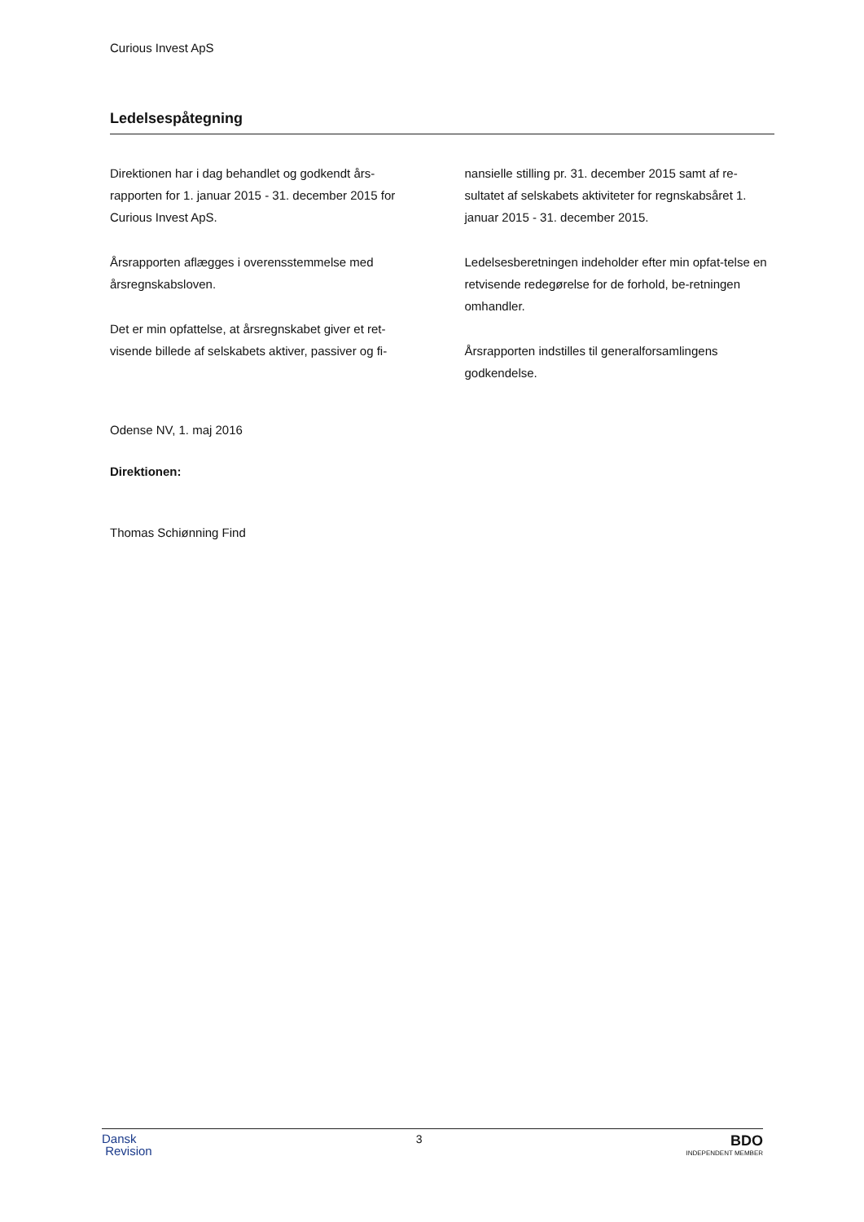Curious Invest ApS
Ledelsespåtegning
Direktionen har i dag behandlet og godkendt års-rapporten for 1. januar 2015 - 31. december 2015 for Curious Invest ApS.
Årsrapporten aflægges i overensstemmelse med årsregnskabsloven.
Det er min opfattelse, at årsregnskabet giver et ret-visende billede af selskabets aktiver, passiver og fi-
nansielle stilling pr. 31. december 2015 samt af re-sultatet af selskabets aktiviteter for regnskabsåret 1. januar 2015 - 31. december 2015.
Ledelsesberetningen indeholder efter min opfat-telse en retvisende redegørelse for de forhold, be-retningen omhandler.
Årsrapporten indstilles til generalforsamlingens godkendelse.
Odense NV, 1. maj 2016
Direktionen:
Thomas Schiønning Find
Dansk
Revision
3
BDO
INDEPENDENT MEMBER